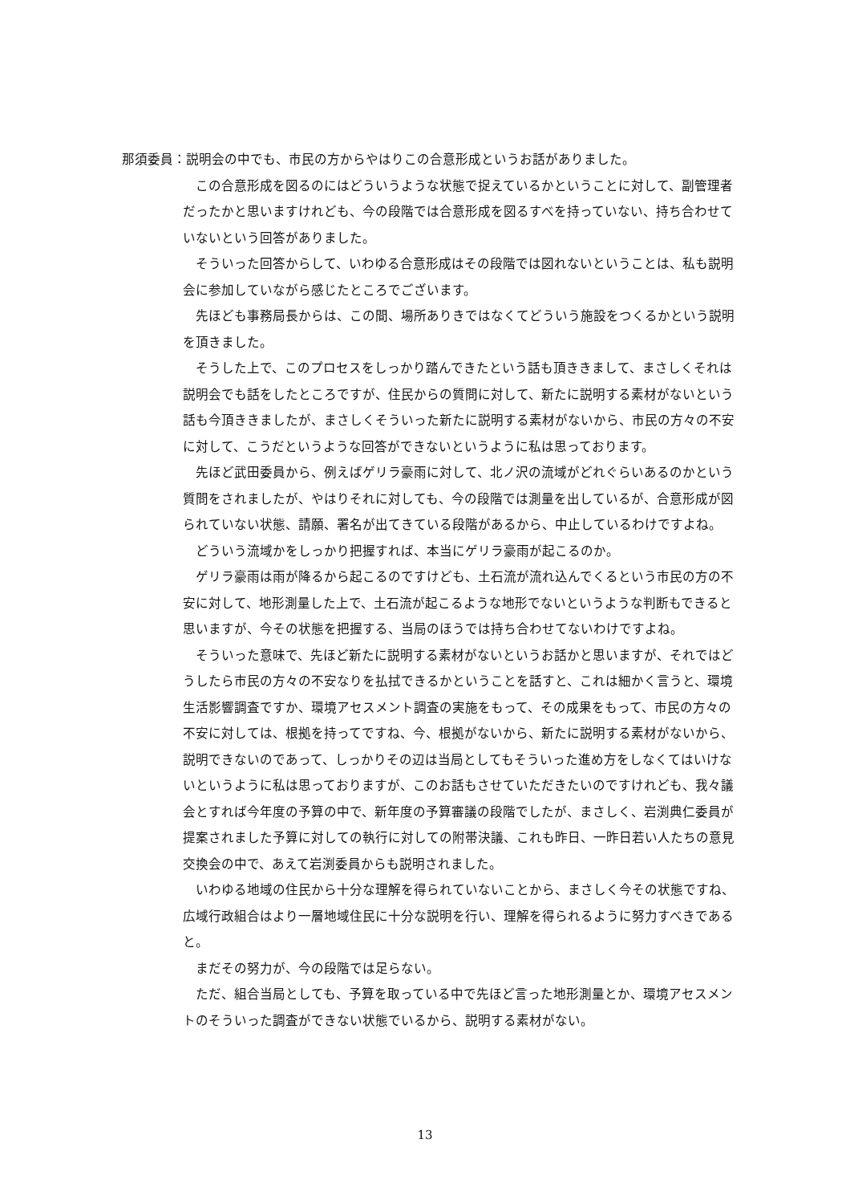那須委員：説明会の中でも、市民の方からやはりこの合意形成というお話がありました。
この合意形成を図るのにはどういうような状態で捉えているかということに対して、副管理者だったかと思いますけれども、今の段階では合意形成を図るすべを持っていない、持ち合わせていないという回答がありました。
そういった回答からして、いわゆる合意形成はその段階では図れないということは、私も説明会に参加していながら感じたところでございます。
先ほども事務局長からは、この間、場所ありきではなくてどういう施設をつくるかという説明を頂きました。
そうした上で、このプロセスをしっかり踏んできたという話も頂ききまして、まさしくそれは説明会でも話をしたところですが、住民からの質問に対して、新たに説明する素材がないという話も今頂ききましたが、まさしくそういった新たに説明する素材がないから、市民の方々の不安に対して、こうだというような回答ができないというように私は思っております。
先ほど武田委員から、例えばゲリラ豪雨に対して、北ノ沢の流域がどれぐらいあるのかという質問をされましたが、やはりそれに対しても、今の段階では測量を出しているが、合意形成が図られていない状態、請願、署名が出てきている段階があるから、中止しているわけですよね。
どういう流域かをしっかり把握すれば、本当にゲリラ豪雨が起こるのか。
ゲリラ豪雨は雨が降るから起こるのですけども、土石流が流れ込んでくるという市民の方の不安に対して、地形測量した上で、土石流が起こるような地形でないというような判断もできると思いますが、今その状態を把握する、当局のほうでは持ち合わせてないわけですよね。
そういった意味で、先ほど新たに説明する素材がないというお話かと思いますが、それではどうしたら市民の方々の不安なりを払拭できるかということを話すと、これは細かく言うと、環境生活影響調査ですか、環境アセスメント調査の実施をもって、その成果をもって、市民の方々の不安に対しては、根拠を持ってですね、今、根拠がないから、新たに説明する素材がないから、説明できないのであって、しっかりその辺は当局としてもそういった進め方をしなくてはいけないというように私は思っておりますが、このお話もさせていただきたいのですけれども、我々議会とすれば今年度の予算の中で、新年度の予算審議の段階でしたが、まさしく、岩渕典仁委員が提案されました予算に対しての執行に対しての附帯決議、これも昨日、一昨日若い人たちの意見交換会の中で、あえて岩渕委員からも説明されました。
いわゆる地域の住民から十分な理解を得られていないことから、まさしく今その状態ですね、広域行政組合はより一層地域住民に十分な説明を行い、理解を得られるように努力すべきであると。
まだその努力が、今の段階では足らない。
ただ、組合当局としても、予算を取っている中で先ほど言った地形測量とか、環境アセスメントのそういった調査ができない状態でいるから、説明する素材がない。
13